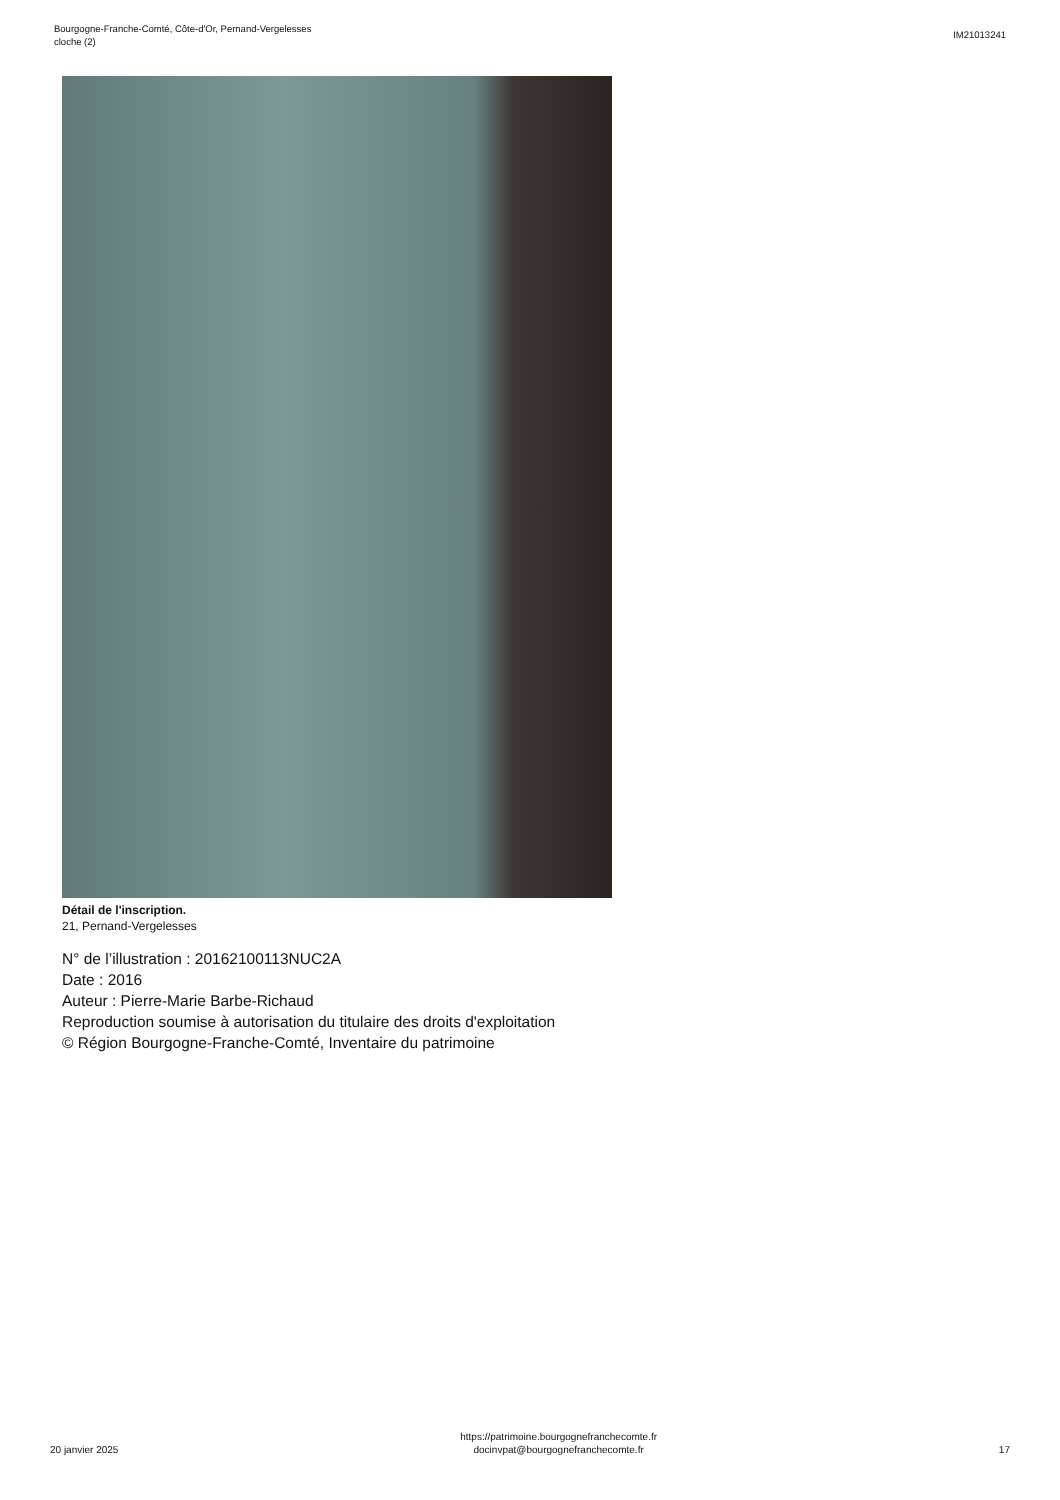Bourgogne-Franche-Comté, Côte-d'Or, Pernand-Vergelesses
cloche (2)
IM21013241
Détail de l'inscription.
21, Pernand-Vergelesses
N° de l’illustration : 20162100113NUC2A
Date : 2016
Auteur : Pierre-Marie Barbe-Richaud
Reproduction soumise à autorisation du titulaire des droits d'exploitation
© Région Bourgogne-Franche-Comté, Inventaire du patrimoine
20 janvier 2025
https://patrimoine.bourgognefranchecomte.fr
docinvpat@bourgognefranchecomte.fr
17